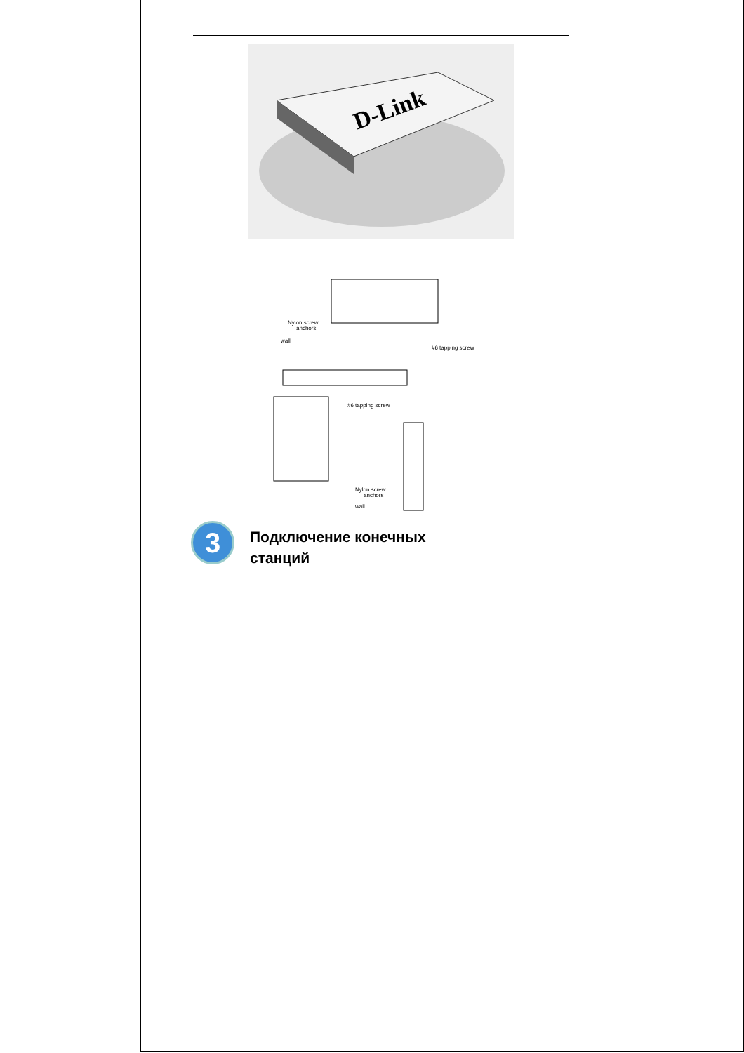D-Link
Nylon screw
anchors
wall
#6 tapping screw
#6 tapping screw
Nylon screw
anchors
wall
3
Подключение конечных
станций